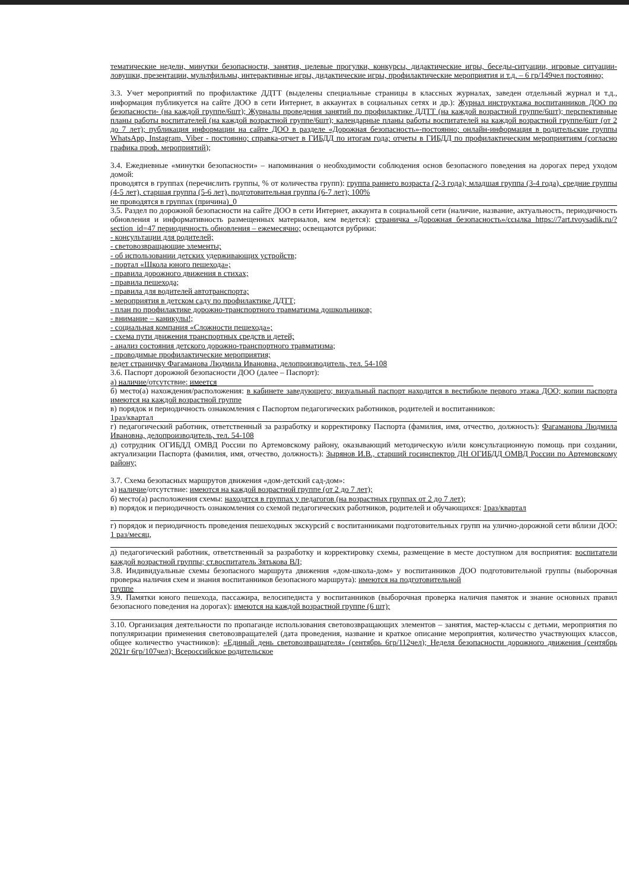тематические недели, минутки безопасности, занятия, целевые прогулки, конкурсы, дидактические игры, беседы-ситуации, игровые ситуации-ловушки, презентации, мультфильмы, интерактивные игры, дидактические игры, профилактические мероприятия и т.д. – 6 гр/149чел постоянно;
3.3. Учет мероприятий по профилактике ДДТТ (выделены специальные страницы в классных журналах, заведен отдельный журнал и т.д., информация публикуется на сайте ДОО в сети Интернет, в аккаунтах в социальных сетях и др.): Журнал инструктажа воспитанников ДОО по безопасности- (на каждой группе/6шт); Журналы проведения занятий по профилактике ДДТТ (на каждой возрастной группе/6шт); перспективные планы работы воспитателей (на каждой возрастной группе/6шт); календарные планы работы воспитателей на каждой возрастной группе/6шт (от 2 до 7 лет); публикация информации на сайте ДОО в разделе «Дорожная безопасность»-постоянно; онлайн-информация в родительские группы WhatsApp, Instagram, Viber - постоянно; справка-отчет в ГИБДД по итогам года; отчеты в ГИБДД по профилактическим мероприятиям (согласно графика проф. мероприятий);
3.4. Ежедневные «минутки безопасности» – напоминания о необходимости соблюдения основ безопасного поведения на дорогах перед уходом домой:
проводятся в группах (перечислить группы, % от количества групп): группа раннего возраста (2-3 года); младшая группа (3-4 года), средние группы (4-5 лет), старшая группа (5-6 лет), подготовительная группа (6-7 лет); 100%
не проводятся в группах (причина)_0
3.5. Раздел по дорожной безопасности на сайте ДОО в сети Интернет, аккаунта в социальной сети (наличие, название, актуальность, периодичность обновления и информативность размещенных материалов, кем ведется): страничка «Дорожная безопасность»/ссылка https://7art.tvoysadik.ru/?section_id=47 периодичность обновления – ежемесячно; освещаются рубрики:
- консультации для родителей;
- световозвращающие элементы;
- об использовании детских удерживающих устройств;
- портал «Школа юного пешехода»;
- правила дорожного движения в стихах;
- правила пешехода;
- правила для водителей автотранспорта;
- мероприятия в детском саду по профилактике ДДТТ;
- план по профилактике дорожно-транспортного травматизма дошкольников;
- внимание – каникулы!;
- социальная компания «Сложности пешехода»;
- схема пути движения транспортных средств и детей;
- анализ состояния детского дорожно-транспортного травматизма;
- проводимые профилактические мероприятия;
ведет страничку Фагаманова Людмила Ивановна, делопроизводитель, тел. 54-108
3.6. Паспорт дорожной безопасности ДОО (далее – Паспорт):
а) наличие/отсутствие: имеется
б) место(а) нахождения/расположения: в кабинете заведующего; визуальный паспорт находится в вестибюле первого этажа ДОО; копии паспорта имеются на каждой возрастной группе
в) порядок и периодичность ознакомления с Паспортом педагогических работников, родителей и воспитанников:
1раз/квартал
г) педагогический работник, ответственный за разработку и корректировку Паспорта (фамилия, имя, отчество, должность): Фагаманова Людмила Ивановна, делопроизводитель, тел. 54-108
д) сотрудник ОГИБДД ОМВД России по Артемовскому району, оказывающий методическую и/или консультационную помощь при создании, актуализации Паспорта (фамилия, имя, отчество, должность): Зырянов И.В., старший госинспектор ДН ОГИБДД ОМВД России по Артемовскому району;
3.7. Схема безопасных маршрутов движения «дом-детский сад-дом»:
а) наличие/отсутствие: имеются на каждой возрастной группе (от 2 до 7 лет);
б) место(а) расположения схемы: находятся в группах у педагогов (на возрастных группах от 2 до 7 лет);
в) порядок и периодичность ознакомления со схемой педагогических работников, родителей и обучающихся: 1раз/квартал
г) порядок и периодичность проведения пешеходных экскурсий с воспитанниками подготовительных групп на улично-дорожной сети вблизи ДОО: 1 раз/месяц,
д) педагогический работник, ответственный за разработку и корректировку схемы, размещение в месте доступном для восприятия: воспитатели каждой возрастной группы; ст.воспитатель Зятькова ВЛ;
3.8. Индивидуальные схемы безопасного маршрута движения «дом-школа-дом» у воспитанников ДОО подготовительной группы (выборочная проверка наличия схем и знания воспитанников безопасного маршрута): имеются на подготовительной
группе
3.9. Памятки юного пешехода, пассажира, велосипедиста у воспитанников (выборочная проверка наличия памяток и знание основных правил безопасного поведения на дорогах): имеются на каждой возрастной группе (6 шт);
3.10. Организация деятельности по пропаганде использования световозвращающих элементов – занятия, мастер-классы с детьми, мероприятия по популяризации применения световозвращателей (дата проведения, название и краткое описание мероприятия, количество участвующих классов, общее количество участников): «Единый день световозвращателя» (сентябрь 6гр/112чел); Неделя безопасности дорожного движения (сентябрь 2021г 6гр/107чел); Всероссийское родительское